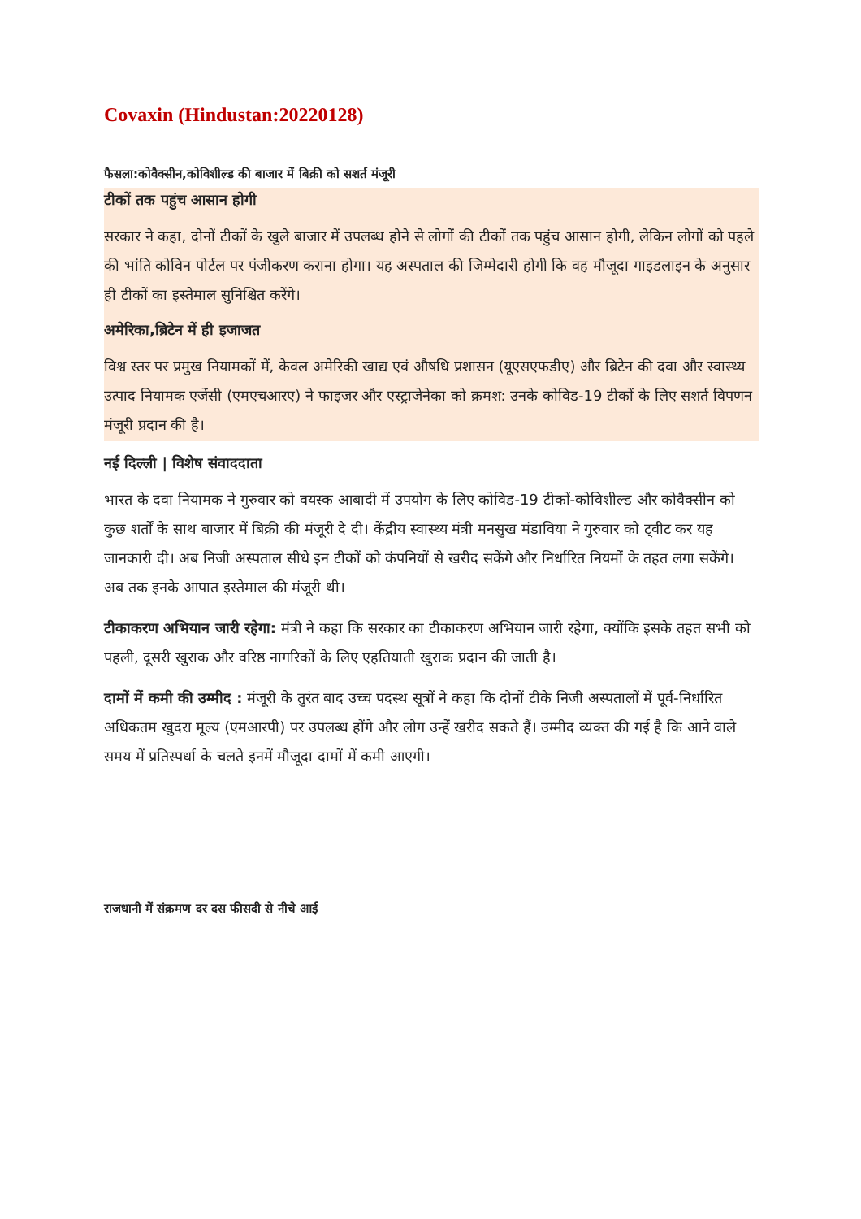Covaxin (Hindustan:20220128)
फैसला:कोवैक्सीन,कोविशील्ड की बाजार में बिक्री को सशर्त मंजूरी
टीकों तक पहुंच आसान होगी
सरकार ने कहा, दोनों टीकों के खुले बाजार में उपलब्ध होने से लोगों की टीकों तक पहुंच आसान होगी, लेकिन लोगों को पहले की भांति कोविन पोर्टल पर पंजीकरण कराना होगा। यह अस्पताल की जिम्मेदारी होगी कि वह मौजूदा गाइडलाइन के अनुसार ही टीकों का इस्तेमाल सुनिश्चित करेंगे।
अमेरिका,ब्रिटेन में ही इजाजत
विश्व स्तर पर प्रमुख नियामकों में, केवल अमेरिकी खाद्य एवं औषधि प्रशासन (यूएसएफडीए) और ब्रिटेन की दवा और स्वास्थ्य उत्पाद नियामक एजेंसी (एमएचआरए) ने फाइजर और एस्ट्राजेनेका को क्रमश: उनके कोविड-19 टीकों के लिए सशर्त विपणन मंजूरी प्रदान की है।
नई दिल्ली | विशेष संवाददाता
भारत के दवा नियामक ने गुरुवार को वयस्क आबादी में उपयोग के लिए कोविड-19 टीकों-कोविशील्ड और कोवैक्सीन को कुछ शर्तों के साथ बाजार में बिक्री की मंजूरी दे दी। केंद्रीय स्वास्थ्य मंत्री मनसुख मंडाविया ने गुरुवार को ट्वीट कर यह जानकारी दी। अब निजी अस्पताल सीधे इन टीकों को कंपनियों से खरीद सकेंगे और निर्धारित नियमों के तहत लगा सकेंगे। अब तक इनके आपात इस्तेमाल की मंजूरी थी।
टीकाकरण अभियान जारी रहेगा: मंत्री ने कहा कि सरकार का टीकाकरण अभियान जारी रहेगा, क्योंकि इसके तहत सभी को पहली, दूसरी खुराक और वरिष्ठ नागरिकों के लिए एहतियाती खुराक प्रदान की जाती है।
दामों में कमी की उम्मीद : मंजूरी के तुरंत बाद उच्च पदस्थ सूत्रों ने कहा कि दोनों टीके निजी अस्पतालों में पूर्व-निर्धारित अधिकतम खुदरा मूल्य (एमआरपी) पर उपलब्ध होंगे और लोग उन्हें खरीद सकते हैं। उम्मीद व्यक्त की गई है कि आने वाले समय में प्रतिस्पर्धा के चलते इनमें मौजूदा दामों में कमी आएगी।
राजधानी में संक्रमण दर दस फीसदी से नीचे आई